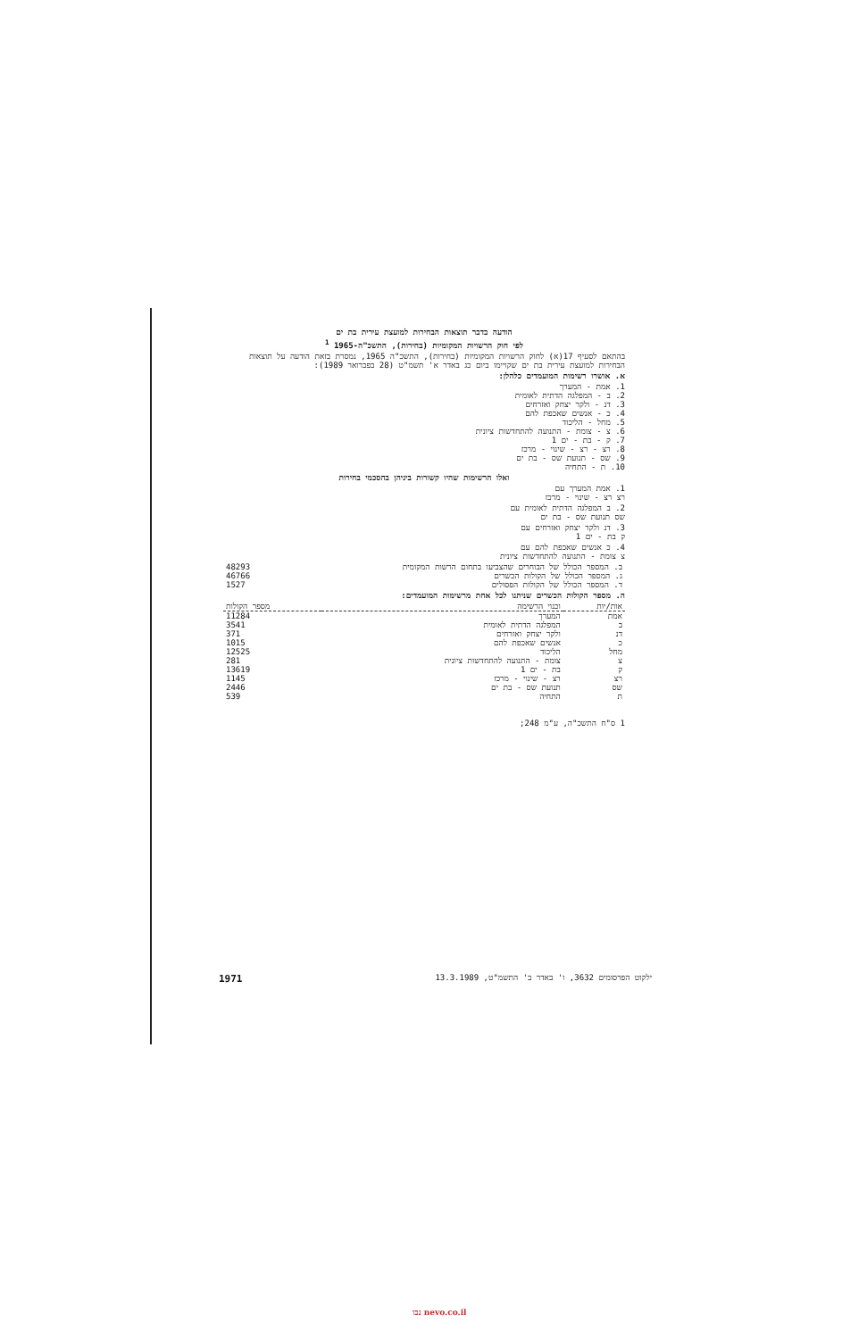הודעה בדבר תוצאות הבחירות למועצת עירית בת ים
לפי חוק הרשויות המקומיות (בחירות), התשכ"ה-1965 <sup>1</sup>
בהתאם לסעיף 17(א) לחוק הרשויות המקומיות (בחירות), התשכ"ה 1965, נמסרת בזאת הודעה על תוצאות הבחירות למועצת עירית בת ים שקויימו ביום כג באדר א' תשמ"ט (28 בפברואר 1989):
א. אושרו רשימות המועמדים כלהלן:
1. אמת - המערך
2. ב - המפלגה הדתית לאומית
3. דנ - ולקר יצחק ואזרחים
4. כ - אנשים שאכפת להם
5. מחל - הליכוד
6. צ - צומת - התנועה להתחדשות ציונית
7. ק - בת - ים 1
8. רצ - רצ - שינוי - מרכז
9. שס - תנועת שס - בת ים
10. ת - התחיה
ואלו הרשימות שהיו קשורות ביניהן בהסכמי בחירות
1. אמת המערך עם
רצ רצ - שינוי - מרכז
2. ב המפלגה הדתית לאומית עם
שס תנועת שס - בת ים
3. דנ ולקר יצחק ואזרחים עם
ק בת - ים 1
4. כ אנשים שאכפת להם עם
צ צומת - התנועה להתחדשות ציונית
| ב. המספר הכולל של הבוחרים שהצביעו בתחום הרשות המקומית | 48293 |
| ג. המספר הכולל של הקולות הכשרים | 46766 |
| ד. המספר הכולל של הקולות הפסולים | 1527 |
ה. מספר הקולות הכשרים שניתנו לכל אחת מרשימות המועמדים:
| אות/יות | וכנוי הרשימה | מספר הקולות |
| --- | --- | --- |
| אמת | המערך | 11284 |
| ב | המפלגה הדתית לאומית | 3541 |
| דנ | ולקר יצחק ואזרחים | 371 |
| כ | אנשים שאכפת להם | 1015 |
| מחל | הליכוד | 12525 |
| צ | צומת - התנועה להתחדשות ציונית | 281 |
| ק | בת - ים 1 | 13619 |
| רצ | רצ - שינוי - מרכז | 1145 |
| שס | תנועת שס - בת ים | 2446 |
| ת | התחיה | 539 |
1 ס"ח התשכ"ה, ע"מ 248;
1971 ילקוט הפרסומים 3632, ו' באדר ב' התשמ"ט, 13.3.1989
נבו nevo.co.il